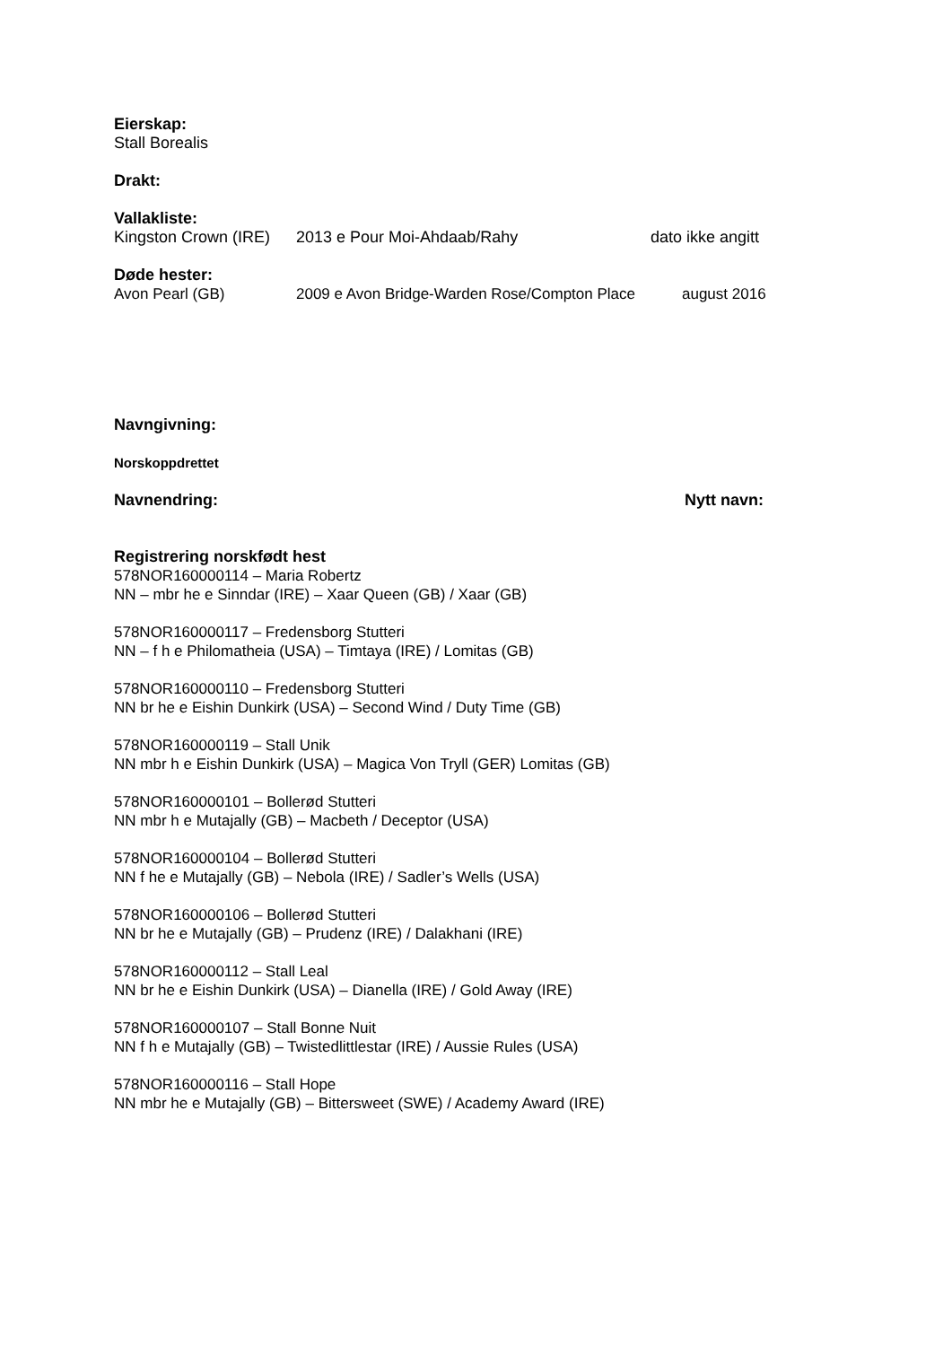Eierskap:
Stall Borealis
Drakt:
Vallakliste:
Kingston Crown (IRE) 2013 e Pour Moi-Ahdaab/Rahy dato ikke angitt
Døde hester:
Avon Pearl (GB) 2009 e Avon Bridge-Warden Rose/Compton Place august 2016
Navngivning:
Norskoppdrettet
Navnendring: Nytt navn:
Registrering norskfødt hest
578NOR160000114 – Maria Robertz
NN – mbr he e Sinndar (IRE) – Xaar Queen (GB) / Xaar (GB)
578NOR160000117 – Fredensborg Stutteri
NN – f h e Philomatheia (USA) – Timtaya (IRE) / Lomitas (GB)
578NOR160000110 – Fredensborg Stutteri
NN br he e Eishin Dunkirk (USA) – Second Wind / Duty Time (GB)
578NOR160000119 – Stall Unik
NN mbr h e Eishin Dunkirk (USA) – Magica Von Tryll (GER) Lomitas (GB)
578NOR160000101 – Bollerød Stutteri
NN mbr h e Mutajally (GB) – Macbeth / Deceptor (USA)
578NOR160000104 – Bollerød Stutteri
NN f he e Mutajally (GB) – Nebola (IRE) / Sadler’s Wells (USA)
578NOR160000106 – Bollerød Stutteri
NN br he e Mutajally (GB) – Prudenz (IRE) / Dalakhani (IRE)
578NOR160000112 – Stall Leal
NN br he e Eishin Dunkirk (USA) – Dianella (IRE) / Gold Away (IRE)
578NOR160000107 – Stall Bonne Nuit
NN f h e Mutajally (GB) – Twistedlittlestar (IRE) / Aussie Rules (USA)
578NOR160000116 – Stall Hope
NN mbr he e Mutajally (GB) – Bittersweet (SWE) / Academy Award (IRE)